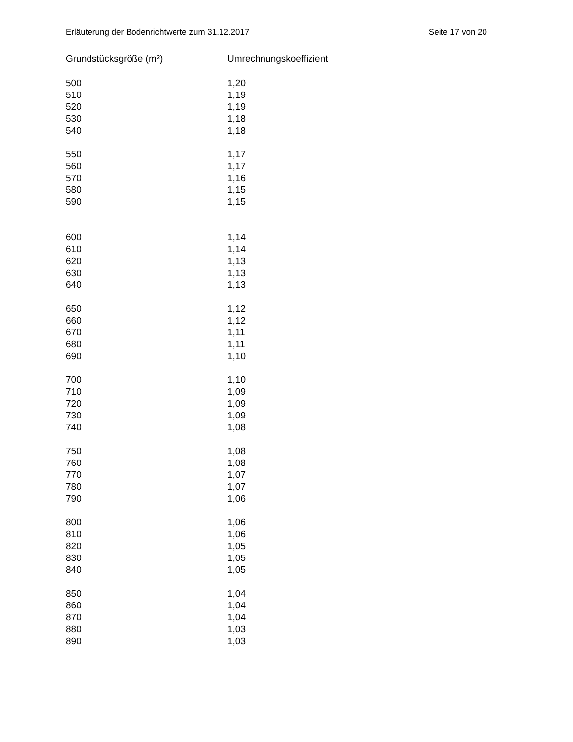Erläuterung der Bodenrichtwerte zum 31.12.2017 Seite 17 von 20
| Grundstücksgröße (m²) | Umrechnungskoeffizient |
| --- | --- |
| 500 | 1,20 |
| 510 | 1,19 |
| 520 | 1,19 |
| 530 | 1,18 |
| 540 | 1,18 |
| 550 | 1,17 |
| 560 | 1,17 |
| 570 | 1,16 |
| 580 | 1,15 |
| 590 | 1,15 |
| 600 | 1,14 |
| 610 | 1,14 |
| 620 | 1,13 |
| 630 | 1,13 |
| 640 | 1,13 |
| 650 | 1,12 |
| 660 | 1,12 |
| 670 | 1,11 |
| 680 | 1,11 |
| 690 | 1,10 |
| 700 | 1,10 |
| 710 | 1,09 |
| 720 | 1,09 |
| 730 | 1,09 |
| 740 | 1,08 |
| 750 | 1,08 |
| 760 | 1,08 |
| 770 | 1,07 |
| 780 | 1,07 |
| 790 | 1,06 |
| 800 | 1,06 |
| 810 | 1,06 |
| 820 | 1,05 |
| 830 | 1,05 |
| 840 | 1,05 |
| 850 | 1,04 |
| 860 | 1,04 |
| 870 | 1,04 |
| 880 | 1,03 |
| 890 | 1,03 |